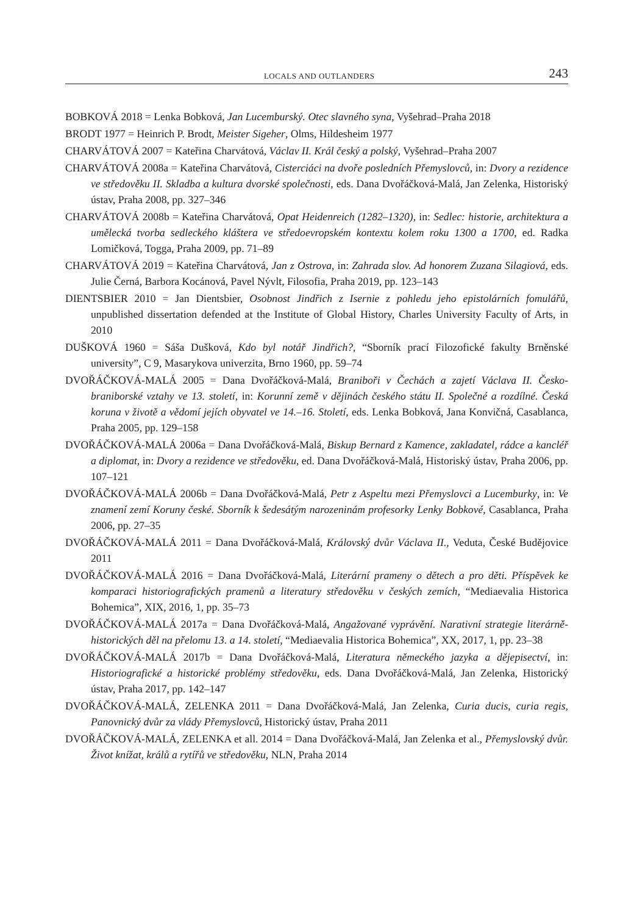LOCALS AND OUTLANDERS 243
BOBKOVÁ 2018 = Lenka Bobková, Jan Lucemburský. Otec slavného syna, Vyšehrad–Praha 2018
BRODT 1977 = Heinrich P. Brodt, Meister Sigeher, Olms, Hildesheim 1977
CHARVÁTOVÁ 2007 = Kateřina Charvátová, Václav II. Král český a polský, Vyšehrad–Praha 2007
CHARVÁTOVÁ 2008a = Kateřina Charvátová, Cisterciáci na dvoře posledních Přemyslovců, in: Dvory a rezidence ve středověku II. Skladba a kultura dvorské společnosti, eds. Dana Dvořáčková-Malá, Jan Zelenka, Historiský ústav, Praha 2008, pp. 327–346
CHARVÁTOVÁ 2008b = Kateřina Charvátová, Opat Heidenreich (1282–1320), in: Sedlec: historie, architektura a umělecká tvorba sedleckého kláštera ve středoevropském kontextu kolem roku 1300 a 1700, ed. Radka Lomičková, Togga, Praha 2009, pp. 71–89
CHARVÁTOVÁ 2019 = Kateřina Charvátová, Jan z Ostrova, in: Zahrada slov. Ad honorem Zuzana Silagiová, eds. Julie Černá, Barbora Kocánová, Pavel Nývlt, Filosofia, Praha 2019, pp. 123–143
DIENTSBIER 2010 = Jan Dientsbier, Osobnost Jindřich z Isernie z pohledu jeho epistolárních fomulářů, unpublished dissertation defended at the Institute of Global History, Charles University Faculty of Arts, in 2010
DUŠKOVÁ 1960 = Sáša Dušková, Kdo byl notář Jindřich?, “Sborník prací Filozofické fakulty Brněnské university”, C 9, Masarykova univerzita, Brno 1960, pp. 59–74
DVOŘÁČKOVÁ-MALÁ 2005 = Dana Dvořáčková-Malá, Braniboři v Čechách a zajetí Václava II. Česko-braniborské vztahy ve 13. století, in: Korunní země v dějinách českého státu II. Společné a rozdílné. Česká koruna v životě a vědomí jejích obyvatel ve 14.–16. Století, eds. Lenka Bobková, Jana Konvičná, Casablanca, Praha 2005, pp. 129–158
DVOŘÁČKOVÁ-MALÁ 2006a = Dana Dvořáčková-Malá, Biskup Bernard z Kamence, zakladatel, rádce a kancléř a diplomat, in: Dvory a rezidence ve středověku, ed. Dana Dvořáčková-Malá, Historiský ústav, Praha 2006, pp. 107–121
DVOŘÁČKOVÁ-MALÁ 2006b = Dana Dvořáčková-Malá, Petr z Aspeltu mezi Přemyslovci a Lucemburky, in: Ve znamení zemí Koruny české. Sborník k šedesátým narozeninám profesorky Lenky Bobkové, Casablanca, Praha 2006, pp. 27–35
DVOŘÁČKOVÁ-MALÁ 2011 = Dana Dvořáčková-Malá, Královský dvůr Václava II., Veduta, České Budějovice 2011
DVOŘÁČKOVÁ-MALÁ 2016 = Dana Dvořáčková-Malá, Literární prameny o dětech a pro děti. Příspěvek ke komparaci historiografických pramenů a literatury středověku v českých zemích, “Mediaevalia Historica Bohemica”, XIX, 2016, 1, pp. 35–73
DVOŘÁČKOVÁ-MALÁ 2017a = Dana Dvořáčková-Malá, Angažované vyprávění. Narativní strategie literárně-historických děl na přelomu 13. a 14. století, “Mediaevalia Historica Bohemica”, XX, 2017, 1, pp. 23–38
DVOŘÁČKOVÁ-MALÁ 2017b = Dana Dvořáčková-Malá, Literatura německého jazyka a dějepisectví, in: Historiografické a historické problémy středověku, eds. Dana Dvořáčková-Malá, Jan Zelenka, Historický ústav, Praha 2017, pp. 142–147
DVOŘÁČKOVÁ-MALÁ, ZELENKA 2011 = Dana Dvořáčková-Malá, Jan Zelenka, Curia ducis, curia regis, Panovnický dvůr za vlády Přemyslovců, Historický ústav, Praha 2011
DVOŘÁČKOVÁ-MALÁ, ZELENKA et all. 2014 = Dana Dvořáčková-Malá, Jan Zelenka et al., Přemyslovský dvůr. Život knížat, králů a rytířů ve středověku, NLN, Praha 2014